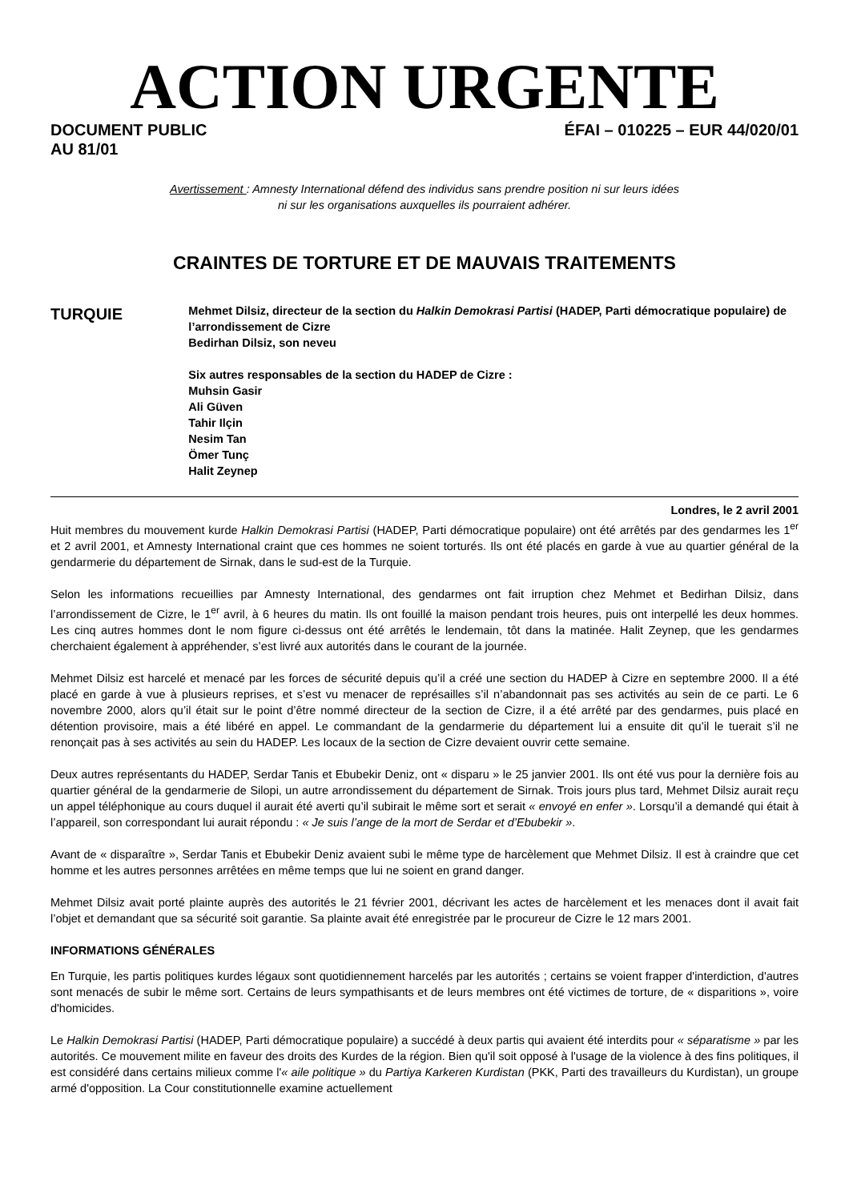ACTION URGENTE
DOCUMENT PUBLIC
AU 81/01
ÉFAI – 010225 – EUR 44/020/01
Avertissement : Amnesty International défend des individus sans prendre position ni sur leurs idées
ni sur les organisations auxquelles ils pourraient adhérer.
CRAINTES DE TORTURE ET DE MAUVAIS TRAITEMENTS
TURQUIE
Mehmet Dilsiz, directeur de la section du Halkin Demokrasi Partisi (HADEP, Parti démocratique populaire) de l’arrondissement de Cizre
Bedirhan Dilsiz, son neveu
Six autres responsables de la section du HADEP de Cizre :
Muhsin Gasir
Ali Güven
Tahir Ilçin
Nesim Tan
Ömer Tunç
Halit Zeynep
Londres, le 2 avril 2001
Huit membres du mouvement kurde Halkin Demokrasi Partisi (HADEP, Parti démocratique populaire) ont été arrêtés par des gendarmes les 1<sup>er</sup> et 2 avril 2001, et Amnesty International craint que ces hommes ne soient torturés. Ils ont été placés en garde à vue au quartier général de la gendarmerie du département de Sirnak, dans le sud-est de la Turquie.
Selon les informations recueillies par Amnesty International, des gendarmes ont fait irruption chez Mehmet et Bedirhan Dilsiz, dans l’arrondissement de Cizre, le 1<sup>er</sup> avril, à 6 heures du matin. Ils ont fouillé la maison pendant trois heures, puis ont interpellé les deux hommes. Les cinq autres hommes dont le nom figure ci-dessus ont été arrêtés le lendemain, tôt dans la matinée. Halit Zeynep, que les gendarmes cherchaient également à appréhender, s’est livré aux autorités dans le courant de la journée.
Mehmet Dilsiz est harcelé et menacé par les forces de sécurité depuis qu’il a créé une section du HADEP à Cizre en septembre 2000. Il a été placé en garde à vue à plusieurs reprises, et s’est vu menacer de représailles s’il n’abandonnait pas ses activités au sein de ce parti. Le 6 novembre 2000, alors qu’il était sur le point d’être nommé directeur de la section de Cizre, il a été arrêté par des gendarmes, puis placé en détention provisoire, mais a été libéré en appel. Le commandant de la gendarmerie du département lui a ensuite dit qu’il le tuerait s’il ne renonçait pas à ses activités au sein du HADEP. Les locaux de la section de Cizre devaient ouvrir cette semaine.
Deux autres représentants du HADEP, Serdar Tanis et Ebubekir Deniz, ont « disparu » le 25 janvier 2001. Ils ont été vus pour la dernière fois au quartier général de la gendarmerie de Silopi, un autre arrondissement du département de Sirnak. Trois jours plus tard, Mehmet Dilsiz aurait reçu un appel téléphonique au cours duquel il aurait été averti qu’il subirait le même sort et serait « envoyé en enfer ». Lorsqu’il a demandé qui était à l’appareil, son correspondant lui aurait répondu : « Je suis l’ange de la mort de Serdar et d’Ebubekir ».
Avant de « disparaître », Serdar Tanis et Ebubekir Deniz avaient subi le même type de harcèlement que Mehmet Dilsiz. Il est à craindre que cet homme et les autres personnes arrêtées en même temps que lui ne soient en grand danger.
Mehmet Dilsiz avait porté plainte auprès des autorités le 21 février 2001, décrivant les actes de harcèlement et les menaces dont il avait fait l’objet et demandant que sa sécurité soit garantie. Sa plainte avait été enregistrée par le procureur de Cizre le 12 mars 2001.
INFORMATIONS GÉNÉRALES
En Turquie, les partis politiques kurdes légaux sont quotidiennement harcelés par les autorités ; certains se voient frapper d'interdiction, d'autres sont menacés de subir le même sort. Certains de leurs sympathisants et de leurs membres ont été victimes de torture, de « disparitions », voire d'homicides.
Le Halkin Demokrasi Partisi (HADEP, Parti démocratique populaire) a succédé à deux partis qui avaient été interdits pour « séparatisme » par les autorités. Ce mouvement milite en faveur des droits des Kurdes de la région. Bien qu'il soit opposé à l'usage de la violence à des fins politiques, il est considéré dans certains milieux comme l'« aile politique » du Partiya Karkeren Kurdistan (PKK, Parti des travailleurs du Kurdistan), un groupe armé d'opposition. La Cour constitutionnelle examine actuellement